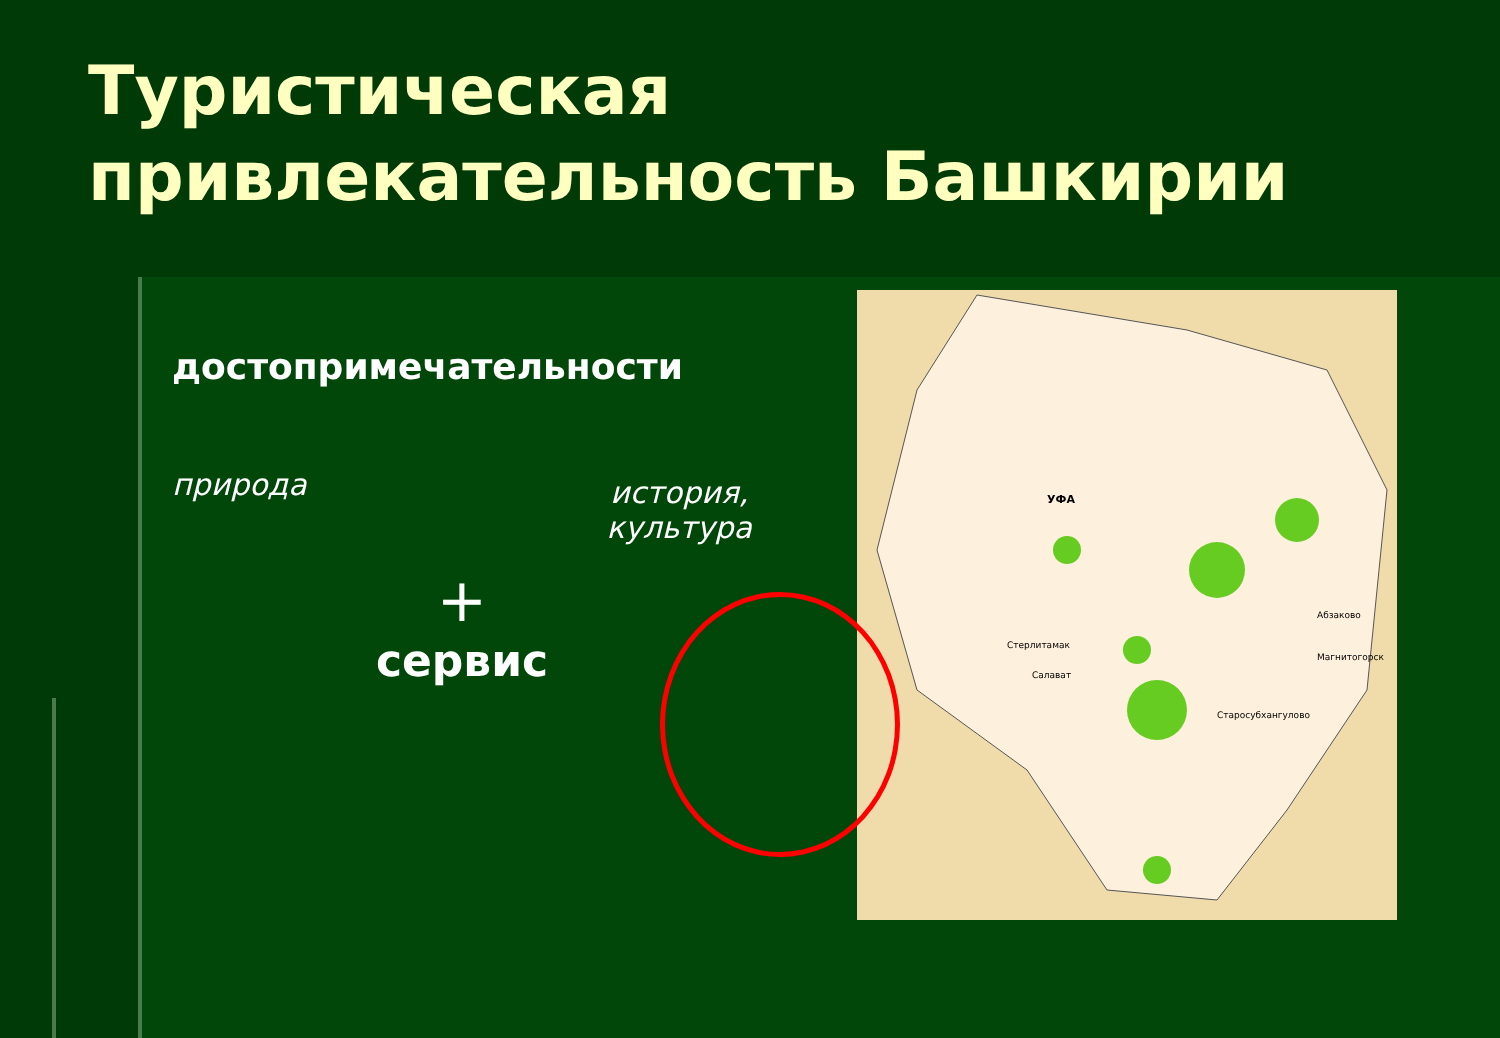Туристическая
привлекательность Башкирии
УФА
Стерлитамак
Салават
Абзаково
Магнитогорск
Старосубхангулово
достопримечательности
природа история,
культура
+
сервис